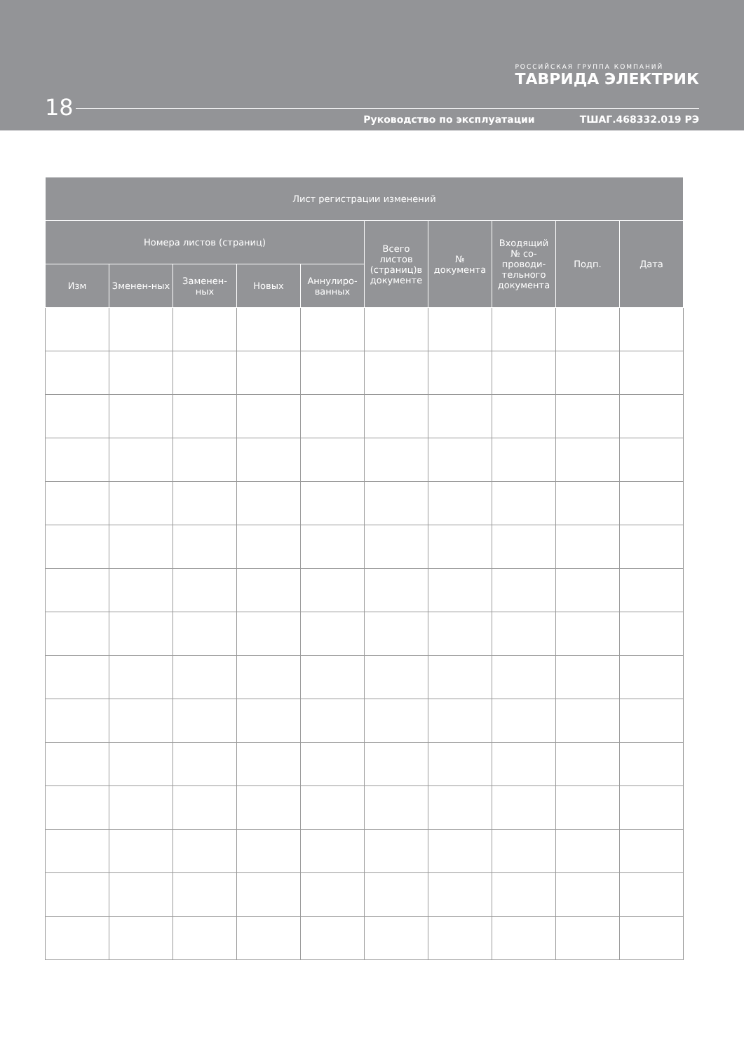РОССИЙСКАЯ ГРУППА КОМПАНИЙ
ТАВРИДА ЭЛЕКТРИК
18
Руководство по эксплуатации ТШАГ.468332.019 РЭ
| Лист регистрации изменений | | | | | | | | | |
| --- | --- | --- | --- | --- | --- | --- | --- | --- | --- |
| Номера листов (страниц) | | | | | Всего листов (страниц)в документе | № документа | Входящий № со-проводи-тельного документа | Подп. | Дата |
| Изм | Зменен-ных | Заменен-ных | Новых | Аннулиро-ванных | | | | | |